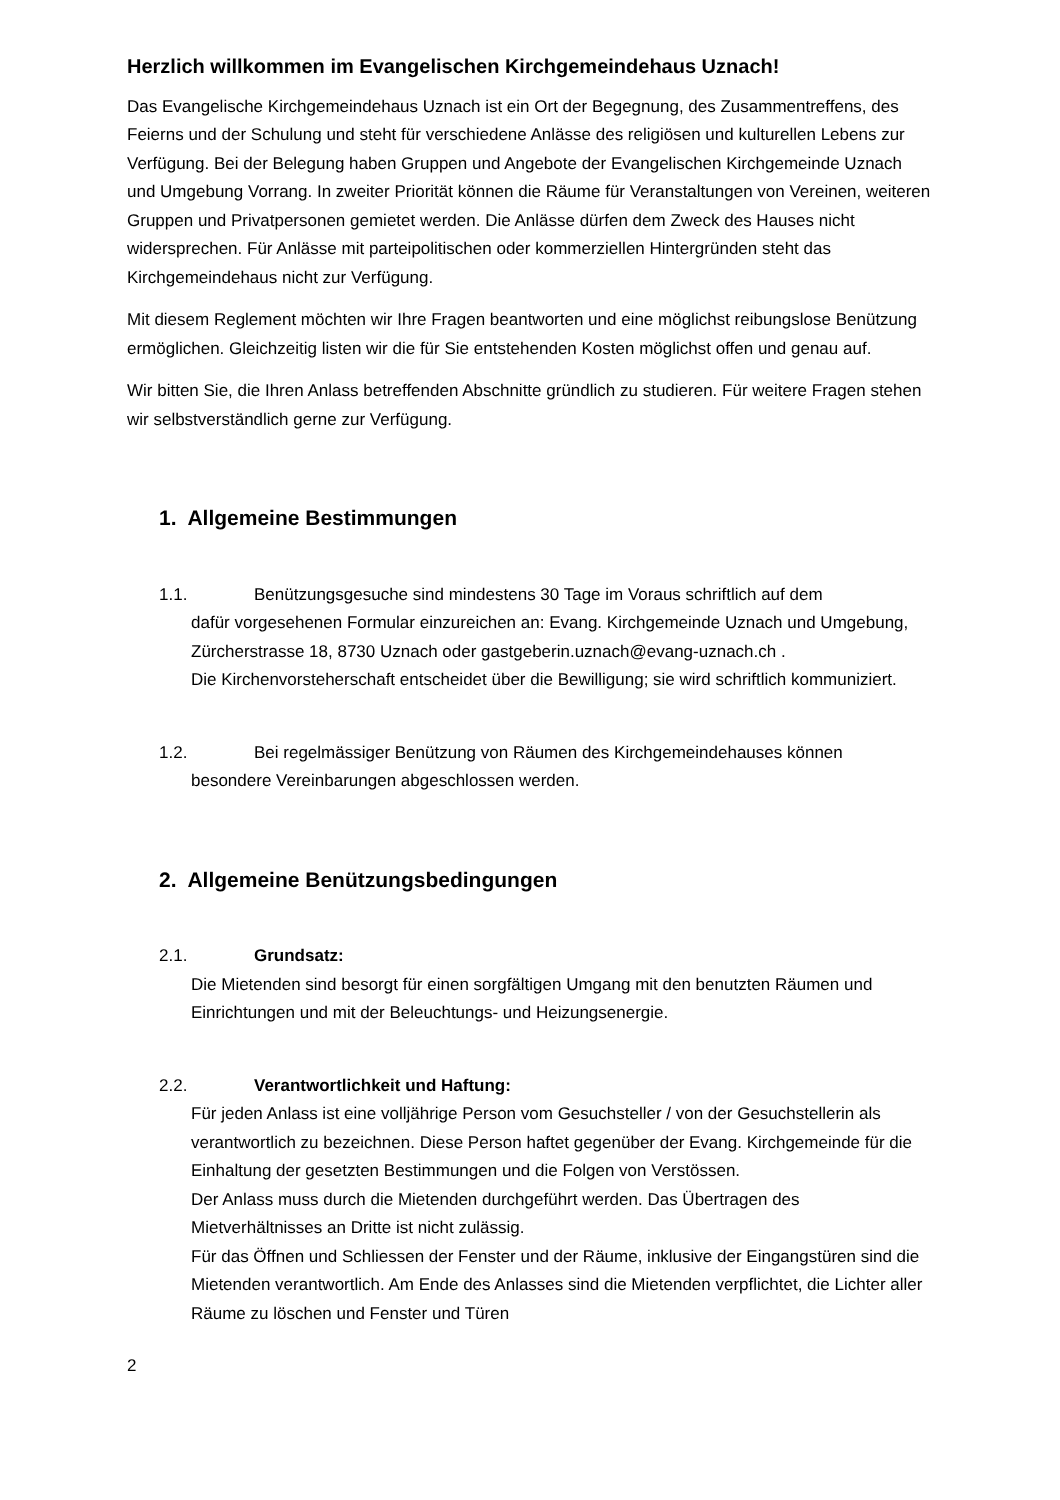Herzlich willkommen im Evangelischen Kirchgemeindehaus Uznach!
Das Evangelische Kirchgemeindehaus Uznach ist ein Ort der Begegnung, des Zusammentreffens, des Feierns und der Schulung und steht für verschiedene Anlässe des religiösen und kulturellen Lebens zur Verfügung. Bei der Belegung haben Gruppen und Angebote der Evangelischen Kirchgemeinde Uznach und Umgebung Vorrang. In zweiter Priorität können die Räume für Veranstaltungen von Vereinen, weiteren Gruppen und Privatpersonen gemietet werden. Die Anlässe dürfen dem Zweck des Hauses nicht widersprechen. Für Anlässe mit parteipolitischen oder kommerziellen Hintergründen steht das Kirchgemeindehaus nicht zur Verfügung.
Mit diesem Reglement möchten wir Ihre Fragen beantworten und eine möglichst reibungslose Benützung ermöglichen. Gleichzeitig listen wir die für Sie entstehenden Kosten möglichst offen und genau auf.
Wir bitten Sie, die Ihren Anlass betreffenden Abschnitte gründlich zu studieren. Für weitere Fragen stehen wir selbstverständlich gerne zur Verfügung.
1. Allgemeine Bestimmungen
1.1. Benützungsgesuche sind mindestens 30 Tage im Voraus schriftlich auf dem
dafür vorgesehenen Formular einzureichen an: Evang. Kirchgemeinde Uznach und Umgebung, Zürcherstrasse 18, 8730 Uznach oder gastgeberin.uznach@evang-uznach.ch .
Die Kirchenvorsteherschaft entscheidet über die Bewilligung; sie wird schriftlich kommuniziert.
1.2. Bei regelmässiger Benützung von Räumen des Kirchgemeindehauses können
besondere Vereinbarungen abgeschlossen werden.
2. Allgemeine Benützungsbedingungen
2.1. Grundsatz:
Die Mietenden sind besorgt für einen sorgfältigen Umgang mit den benutzten Räumen und Einrichtungen und mit der Beleuchtungs- und Heizungsenergie.
2.2. Verantwortlichkeit und Haftung:
Für jeden Anlass ist eine volljährige Person vom Gesuchsteller / von der Gesuchstellerin als verantwortlich zu bezeichnen. Diese Person haftet gegenüber der Evang. Kirchgemeinde für die Einhaltung der gesetzten Bestimmungen und die Folgen von Verstössen.
Der Anlass muss durch die Mietenden durchgeführt werden. Das Übertragen des Mietverhältnisses an Dritte ist nicht zulässig.
Für das Öffnen und Schliessen der Fenster und der Räume, inklusive der Eingangstüren sind die Mietenden verantwortlich. Am Ende des Anlasses sind die Mietenden verpflichtet, die Lichter aller Räume zu löschen und Fenster und Türen
2